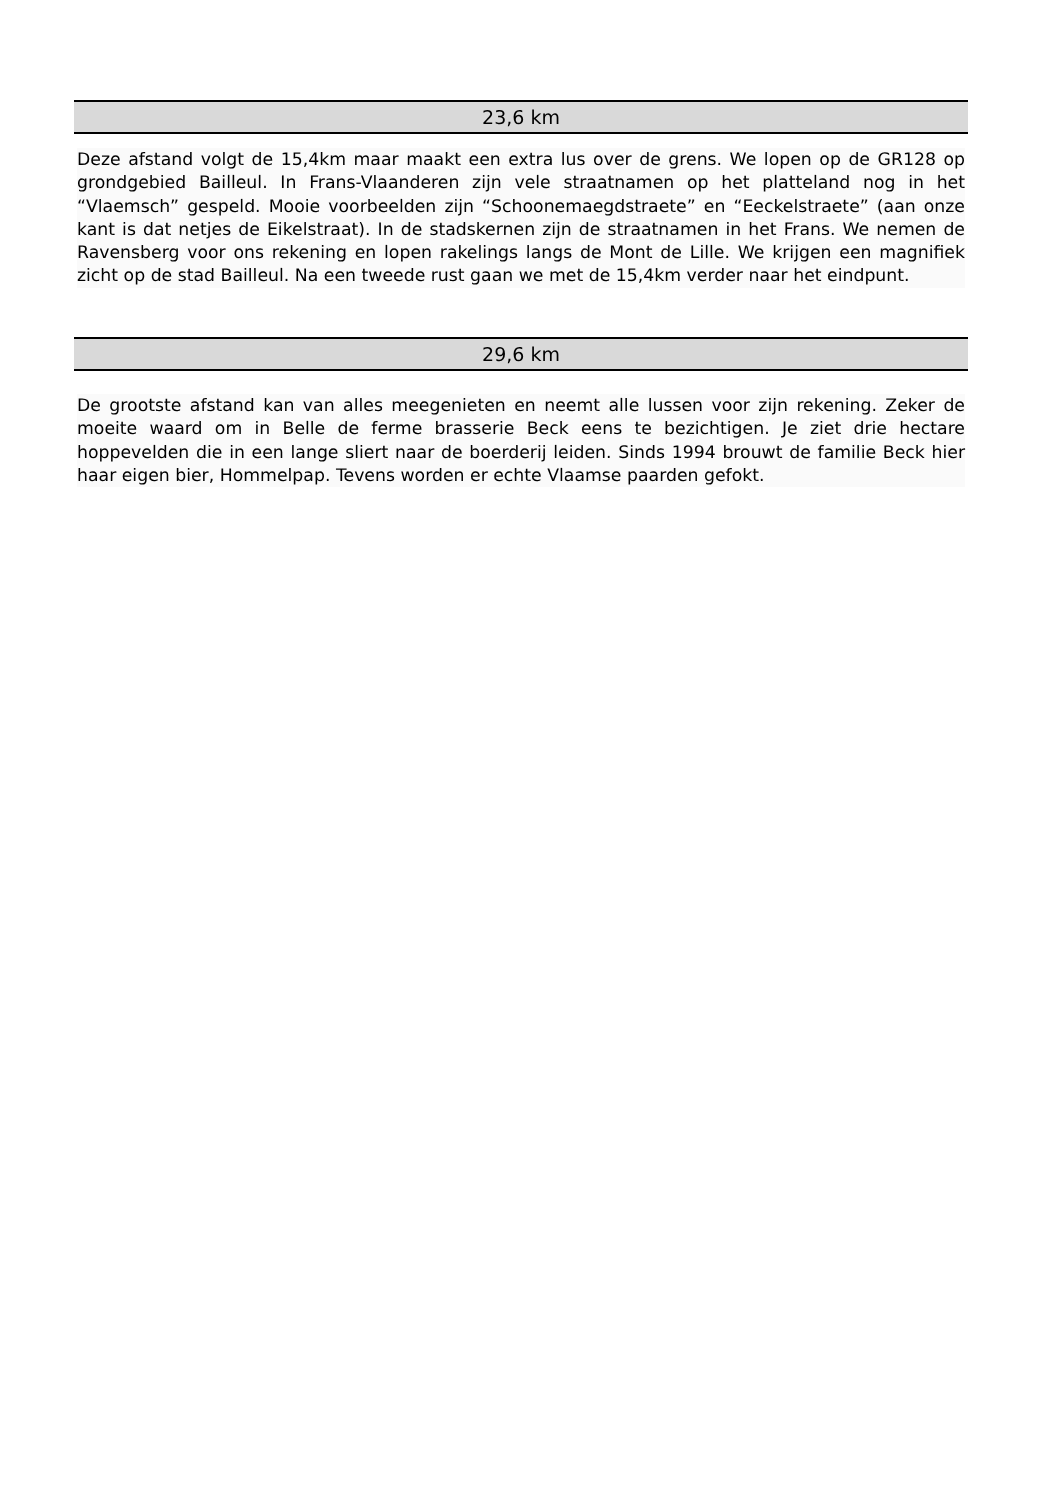23,6 km
Deze afstand volgt de 15,4km maar maakt een extra lus over de grens. We lopen op de GR128 op grondgebied Bailleul. In Frans-Vlaanderen zijn vele straatnamen op het platteland nog in het “Vlaemsch” gespeld. Mooie voorbeelden zijn “Schoonemaegdstraete” en “Eeckelstraete” (aan onze kant is dat netjes de Eikelstraat). In de stadskernen zijn de straatnamen in het Frans. We nemen de Ravensberg voor ons rekening en lopen rakelings langs de Mont de Lille. We krijgen een magnifiek zicht op de stad Bailleul. Na een tweede rust gaan we met de 15,4km verder naar het eindpunt.
29,6 km
De grootste afstand kan van alles meegenieten en neemt alle lussen voor zijn rekening. Zeker de moeite waard om in Belle de ferme brasserie Beck eens te bezichtigen. Je ziet drie hectare hoppevelden die in een lange sliert naar de boerderij leiden. Sinds 1994 brouwt de familie Beck hier haar eigen bier, Hommelpap. Tevens worden er echte Vlaamse paarden gefokt.